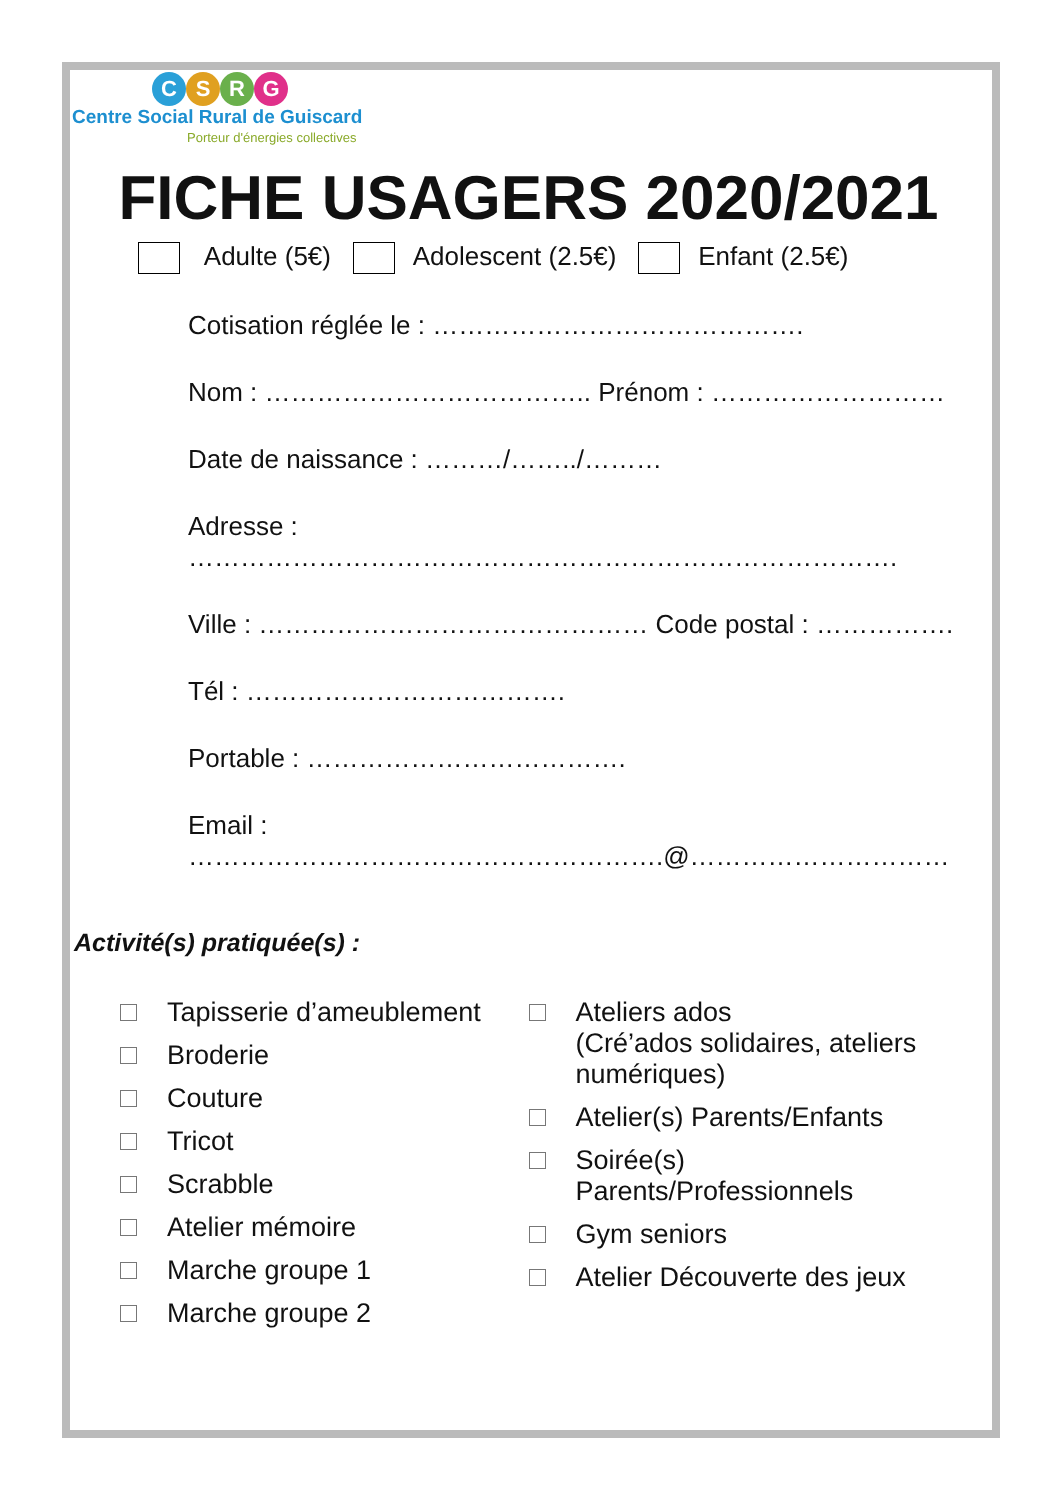CSRG
Centre Social Rural de Guiscard
Porteur d'énergies collectives
FICHE USAGERS 2020/2021
Adulte (5€) Adolescent (2.5€) Enfant (2.5€)
Cotisation réglée le : …………………………………….
Nom : ……………………………….. Prénom : ………………………
Date de naissance : ………/……../………
Adresse : ……………………………………………………………………….
Ville : ……………………………………… Code postal : …………….
Tél : ……………………………….
Portable : ……………………………….
Email :
……………………………………………….@…………………………
Activité(s) pratiquée(s) :
Tapisserie d’ameublement
Broderie
Couture
Tricot
Scrabble
Atelier mémoire
Marche groupe 1
Marche groupe 2
Ateliers ados
(Cré’ados solidaires, ateliers
numériques)
Atelier(s) Parents/Enfants
Soirée(s)
Parents/Professionnels
Gym seniors
Atelier Découverte des jeux